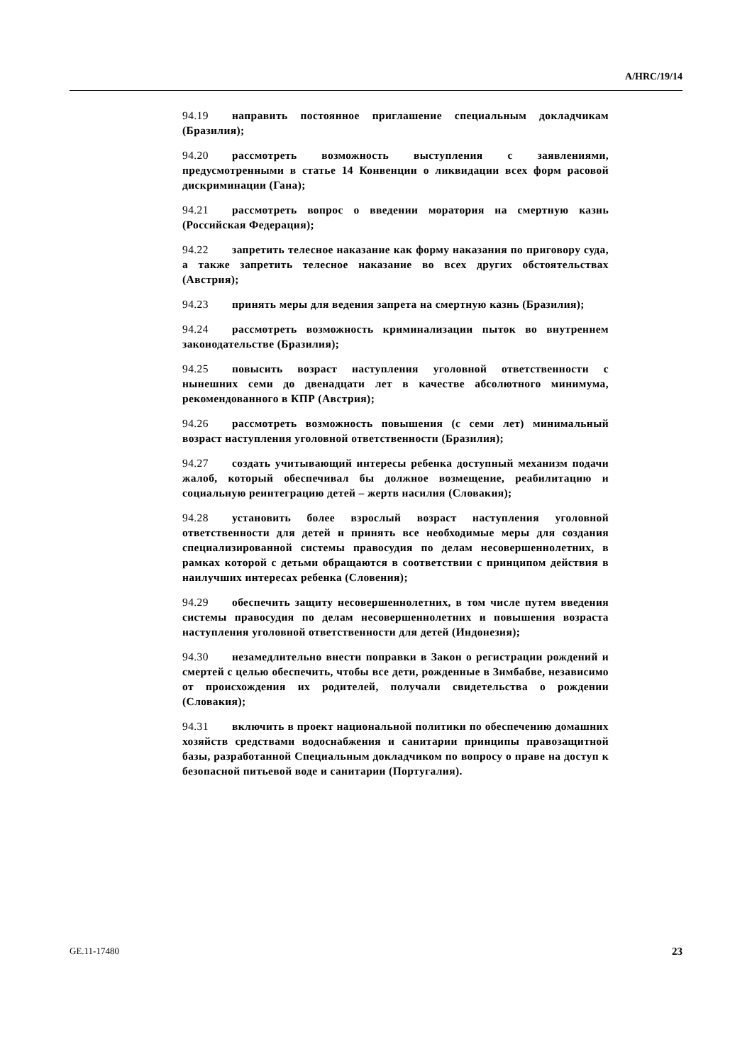A/HRC/19/14
94.19 направить постоянное приглашение специальным докладчикам (Бразилия);
94.20 рассмотреть возможность выступления с заявлениями, предусмотренными в статье 14 Конвенции о ликвидации всех форм расовой дискриминации (Гана);
94.21 рассмотреть вопрос о введении моратория на смертную казнь (Российская Федерация);
94.22 запретить телесное наказание как форму наказания по приговору суда, а также запретить телесное наказание во всех других обстоятельствах (Австрия);
94.23 принять меры для ведения запрета на смертную казнь (Бразилия);
94.24 рассмотреть возможность криминализации пыток во внутреннем законодательстве (Бразилия);
94.25 повысить возраст наступления уголовной ответственности с нынешних семи до двенадцати лет в качестве абсолютного минимума, рекомендованного в КПР (Австрия);
94.26 рассмотреть возможность повышения (с семи лет) минимальный возраст наступления уголовной ответственности (Бразилия);
94.27 создать учитывающий интересы ребенка доступный механизм подачи жалоб, который обеспечивал бы должное возмещение, реабилитацию и социальную реинтеграцию детей – жертв насилия (Словакия);
94.28 установить более взрослый возраст наступления уголовной ответственности для детей и принять все необходимые меры для создания специализированной системы правосудия по делам несовершеннолетних, в рамках которой с детьми обращаются в соответствии с принципом действия в наилучших интересах ребенка (Словения);
94.29 обеспечить защиту несовершеннолетних, в том числе путем введения системы правосудия по делам несовершеннолетних и повышения возраста наступления уголовной ответственности для детей (Индонезия);
94.30 незамедлительно внести поправки в Закон о регистрации рождений и смертей с целью обеспечить, чтобы все дети, рожденные в Зимбабве, независимо от происхождения их родителей, получали свидетельства о рождении (Словакия);
94.31 включить в проект национальной политики по обеспечению домашних хозяйств средствами водоснабжения и санитарии принципы правозащитной базы, разработанной Специальным докладчиком по вопросу о праве на доступ к безопасной питьевой воде и санитарии (Португалия).
GE.11-17480 23